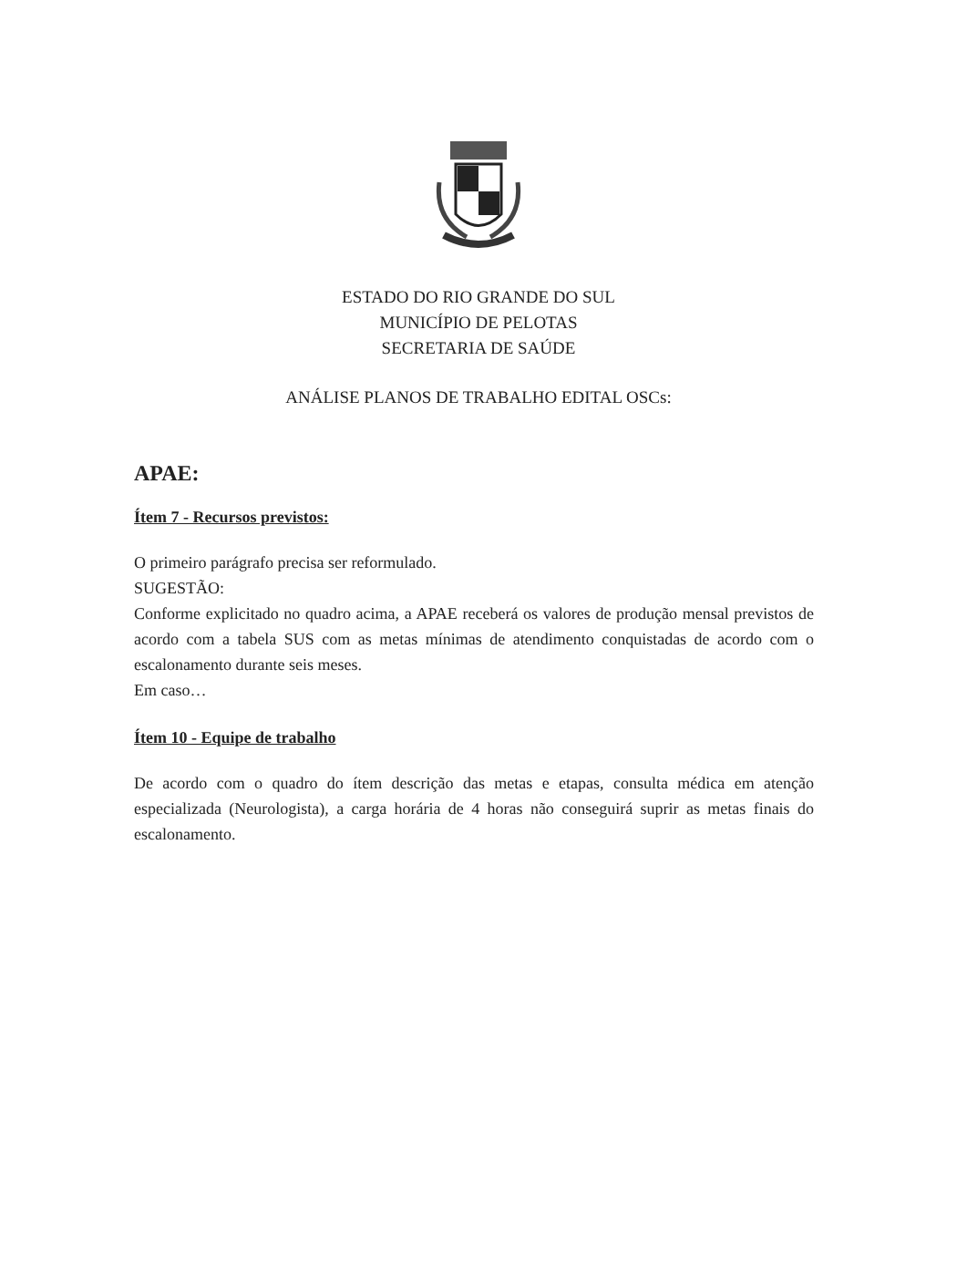ESTADO DO RIO GRANDE DO SUL
MUNICÍPIO DE PELOTAS
SECRETARIA DE SAÚDE
ANÁLISE PLANOS DE TRABALHO EDITAL OSCs:
APAE:
Ítem 7 - Recursos previstos:
O primeiro parágrafo precisa ser reformulado.
SUGESTÃO:
Conforme explicitado no quadro acima, a APAE receberá os valores de produção mensal previstos de acordo com a tabela SUS com as metas mínimas de atendimento conquistadas de acordo com o escalonamento durante seis meses.
Em caso…
Ítem 10 - Equipe de trabalho
De acordo com o quadro do ítem descrição das metas e etapas, consulta médica em atenção especializada (Neurologista), a carga horária de 4 horas não conseguirá suprir as metas finais do escalonamento.